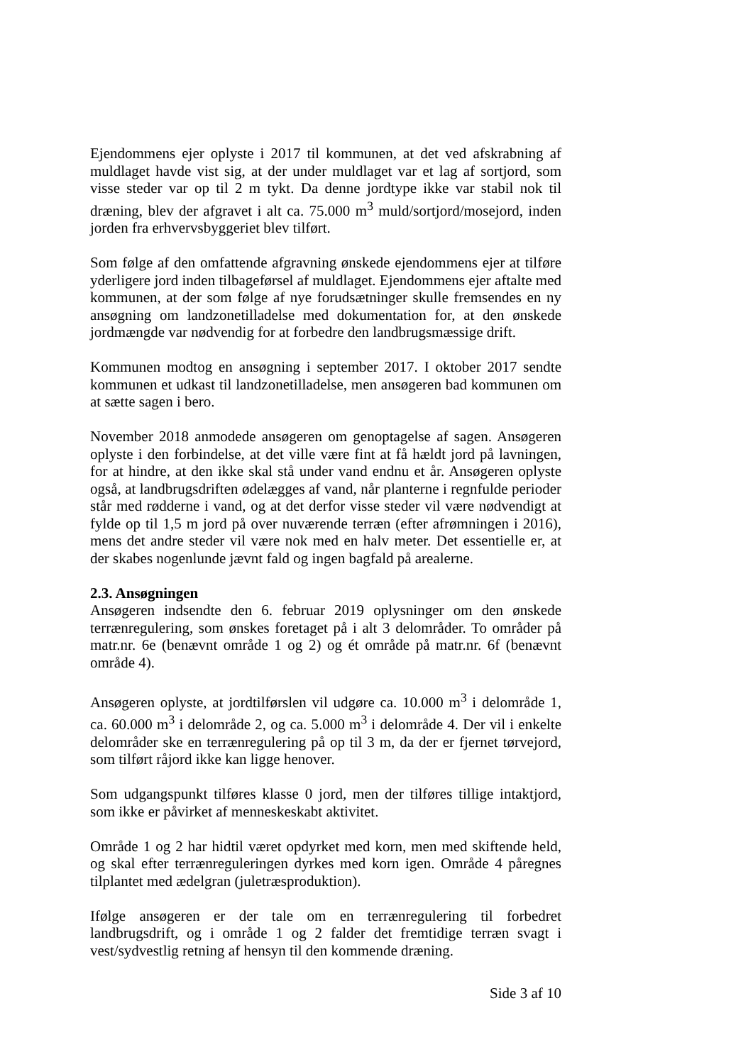Ejendommens ejer oplyste i 2017 til kommunen, at det ved afskrabning af muldlaget havde vist sig, at der under muldlaget var et lag af sortjord, som visse steder var op til 2 m tykt. Da denne jordtype ikke var stabil nok til dræning, blev der afgravet i alt ca. 75.000 m<sup>3</sup> muld/sortjord/mosejord, inden jorden fra erhvervsbyggeriet blev tilført.
Som følge af den omfattende afgravning ønskede ejendommens ejer at tilføre yderligere jord inden tilbageførsel af muldlaget. Ejendommens ejer aftalte med kommunen, at der som følge af nye forudsætninger skulle fremsendes en ny ansøgning om landzonetilladelse med dokumentation for, at den ønskede jordmængde var nødvendig for at forbedre den landbrugsmæssige drift.
Kommunen modtog en ansøgning i september 2017. I oktober 2017 sendte kommunen et udkast til landzonetilladelse, men ansøgeren bad kommunen om at sætte sagen i bero.
November 2018 anmodede ansøgeren om genoptagelse af sagen. Ansøgeren oplyste i den forbindelse, at det ville være fint at få hældt jord på lavningen, for at hindre, at den ikke skal stå under vand endnu et år. Ansøgeren oplyste også, at landbrugsdriften ødelægges af vand, når planterne i regnfulde perioder står med rødderne i vand, og at det derfor visse steder vil være nødvendigt at fylde op til 1,5 m jord på over nuværende terræn (efter afrømningen i 2016), mens det andre steder vil være nok med en halv meter. Det essentielle er, at der skabes nogenlunde jævnt fald og ingen bagfald på arealerne.
2.3. Ansøgningen
Ansøgeren indsendte den 6. februar 2019 oplysninger om den ønskede terrænregulering, som ønskes foretaget på i alt 3 delområder. To områder på matr.nr. 6e (benævnt område 1 og 2) og ét område på matr.nr. 6f (benævnt område 4).
Ansøgeren oplyste, at jordtilførslen vil udgøre ca. 10.000 m<sup>3</sup> i delområde 1, ca. 60.000 m<sup>3</sup> i delområde 2, og ca. 5.000 m<sup>3</sup> i delområde 4. Der vil i enkelte delområder ske en terrænregulering på op til 3 m, da der er fjernet tørvejord, som tilført råjord ikke kan ligge henover.
Som udgangspunkt tilføres klasse 0 jord, men der tilføres tillige intaktjord, som ikke er påvirket af menneskeskabt aktivitet.
Område 1 og 2 har hidtil været opdyrket med korn, men med skiftende held, og skal efter terrænreguleringen dyrkes med korn igen. Område 4 påregnes tilplantet med ædelgran (juletræsproduktion).
Ifølge ansøgeren er der tale om en terrænregulering til forbedret landbrugsdrift, og i område 1 og 2 falder det fremtidige terræn svagt i vest/sydvestlig retning af hensyn til den kommende dræning.
Side 3 af 10